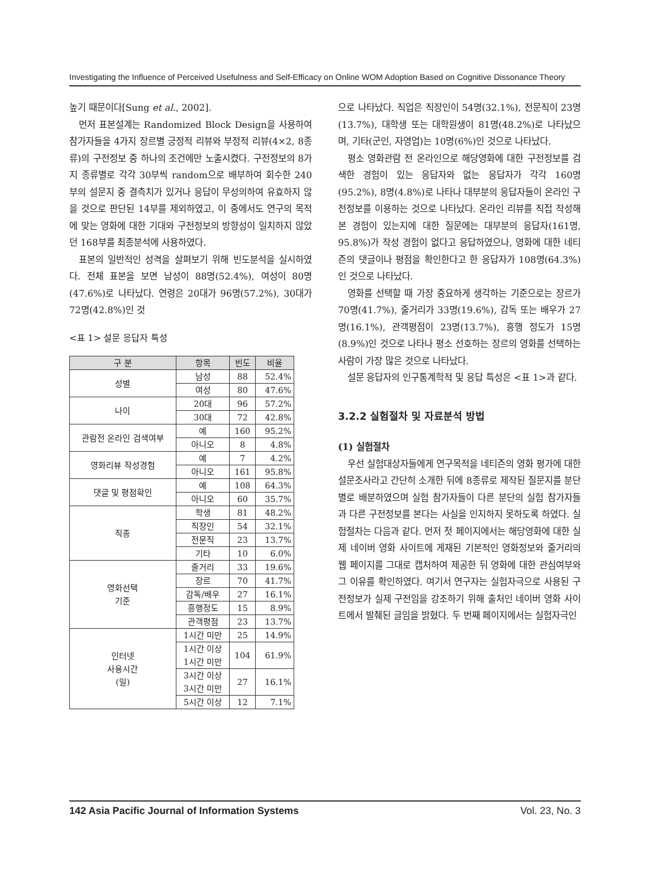Investigating the Influence of Perceived Usefulness and Self-Efficacy on Online WOM Adoption Based on Cognitive Dissonance Theory
높기 때문이다[Sung et al., 2002].
먼저 표본설계는 Randomized Block Design을 사용하여 참가자들을 4가지 장르별 긍정적 리뷰와 부정적 리뷰(4×2, 8종류)의 구전정보 중 하나의 조건에만 노출시켰다. 구전정보의 8가지 종류별로 각각 30부씩 random으로 배부하여 회수한 240부의 설문지 중 결측치가 있거나 응답이 무성의하여 유효하지 않을 것으로 판단된 14부를 제외하였고, 이 중에서도 연구의 목적에 맞는 영화에 대한 기대와 구전정보의 방향성이 일치하지 않았던 168부를 최종분석에 사용하였다.
표본의 일반적인 성격을 살펴보기 위해 빈도분석을 실시하였다. 전체 표본을 보면 남성이 88명(52.4%), 여성이 80명(47.6%)로 나타났다. 연령은 20대가 96명(57.2%), 30대가 72명(42.8%)인 것
<표 1> 설문 응답자 특성
| 구 분 | 항목 | 빈도 | 비율 |
| --- | --- | --- | --- |
| 성별 | 남성 | 88 | 52.4% |
| | 여성 | 80 | 47.6% |
| 나이 | 20대 | 96 | 57.2% |
| | 30대 | 72 | 42.8% |
| 관람전 온라인 검색여부 | 예 | 160 | 95.2% |
| | 아니오 | 8 | 4.8% |
| 영화리뷰 작성경험 | 예 | 7 | 4.2% |
| | 아니오 | 161 | 95.8% |
| 댓글 및 평점확인 | 예 | 108 | 64.3% |
| | 아니오 | 60 | 35.7% |
| 직종 | 학생 | 81 | 48.2% |
| | 직장인 | 54 | 32.1% |
| | 전문직 | 23 | 13.7% |
| | 기타 | 10 | 6.0% |
| 영화선택 기준 | 줄거리 | 33 | 19.6% |
| | 장르 | 70 | 41.7% |
| | 감독/배우 | 27 | 16.1% |
| | 흥행정도 | 15 | 8.9% |
| | 관객평점 | 23 | 13.7% |
| 인터넷 사용시간 (일) | 1시간 미만 | 25 | 14.9% |
| | 1시간 이상 1시간 미만 | 104 | 61.9% |
| | 3시간 이상 3시간 미만 | 27 | 16.1% |
| | 5시간 이상 | 12 | 7.1% |
으로 나타났다. 직업은 직장인이 54명(32.1%), 전문직이 23명(13.7%), 대학생 또는 대학원생이 81명(48.2%)로 나타났으며, 기타(군인, 자영업)는 10명(6%)인 것으로 나타났다.
평소 영화관람 전 온라인으로 해당영화에 대한 구전정보를 검색한 경험이 있는 응답자와 없는 응답자가 각각 160명(95.2%), 8명(4.8%)로 나타나 대부분의 응답자들이 온라인 구전정보를 이용하는 것으로 나타났다. 온라인 리뷰를 직접 작성해 본 경험이 있는지에 대한 질문에는 대부분의 응답자(161명, 95.8%)가 작성 경험이 없다고 응답하였으나, 영화에 대한 네티즌의 댓글이나 평점을 확인한다고 한 응답자가 108명(64.3%)인 것으로 나타났다.
영화를 선택할 때 가장 중요하게 생각하는 기준으로는 장르가 70명(41.7%), 줄거리가 33명(19.6%), 감독 또는 배우가 27명(16.1%), 관객평점이 23명(13.7%), 흥행 정도가 15명(8.9%)인 것으로 나타나 평소 선호하는 장르의 영화를 선택하는 사람이 가장 많은 것으로 나타났다.
설문 응답자의 인구통계학적 및 응답 특성은 <표 1>과 같다.
3.2.2 실험절차 및 자료분석 방법
(1) 실험절차
우선 실험대상자들에게 연구목적을 네티즌의 영화 평가에 대한 설문조사라고 간단히 소개한 뒤에 8종류로 제작된 질문지를 분단 별로 배분하였으며 실험 참가자들이 다른 분단의 실험 참가자들과 다른 구전정보를 본다는 사실을 인지하지 못하도록 하였다. 실험절차는 다음과 같다. 먼저 첫 페이지에서는 해당영화에 대한 실제 네이버 영화 사이트에 게재된 기본적인 영화정보와 줄거리의 웹 페이지를 그대로 캡처하여 제공한 뒤 영화에 대한 관심여부와 그 이유를 확인하였다. 여기서 연구자는 실험자극으로 사용된 구전정보가 실제 구전임을 강조하기 위해 출처인 네이버 영화 사이트에서 발췌된 글임을 밝혔다. 두 번째 페이지에서는 실험자극인
142 Asia Pacific Journal of Information Systems Vol. 23, No. 3